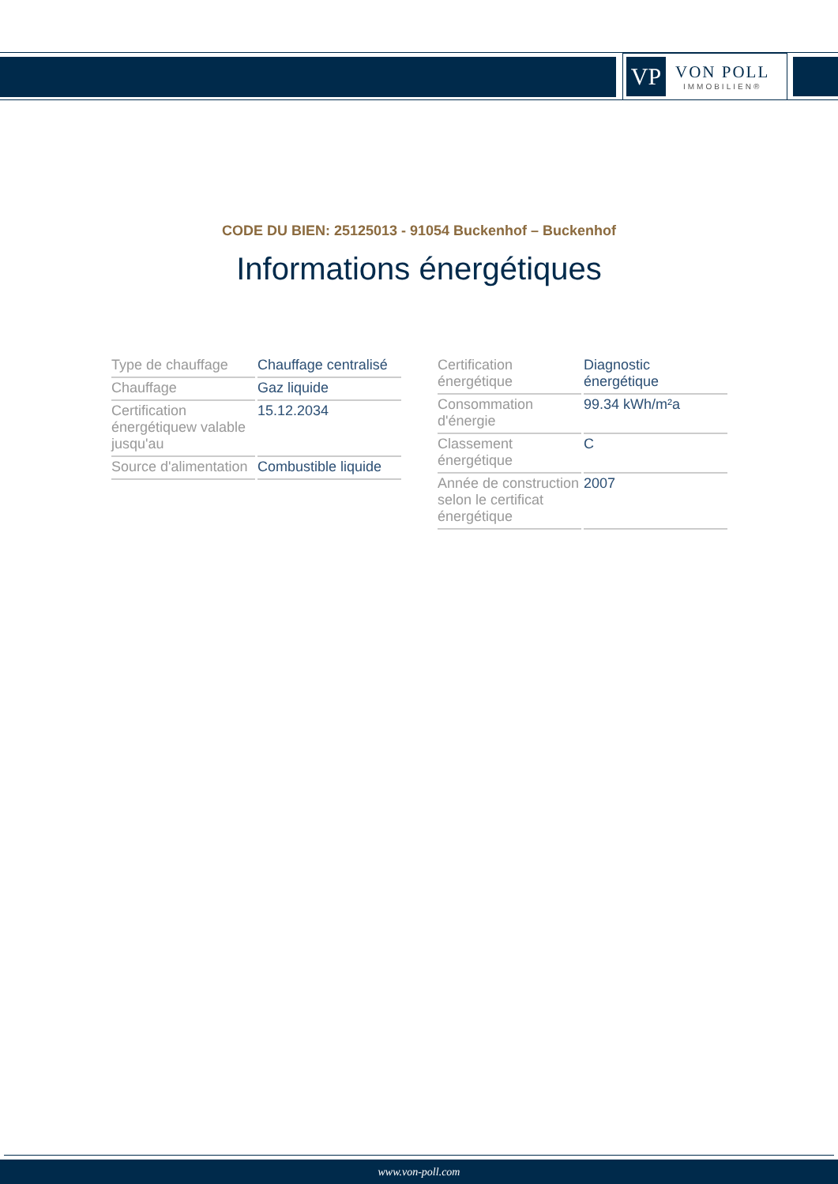VP
VON POLL
IMMOBILIEN®
CODE DU BIEN: 25125013 - 91054 Buckenhof – Buckenhof
Informations énergétiques
| Type de chauffage | Chauffage centralisé |
| Chauffage | Gaz liquide |
| Certification énergétiquew valable jusqu'au | 15.12.2034 |
| Source d'alimentation | Combustible liquide |
| Certification énergétique | Diagnostic énergétique |
| Consommation d'énergie | 99.34 kWh/m²a |
| Classement énergétique | C |
| Année de construction selon le certificat énergétique | 2007 |
www.von-poll.com